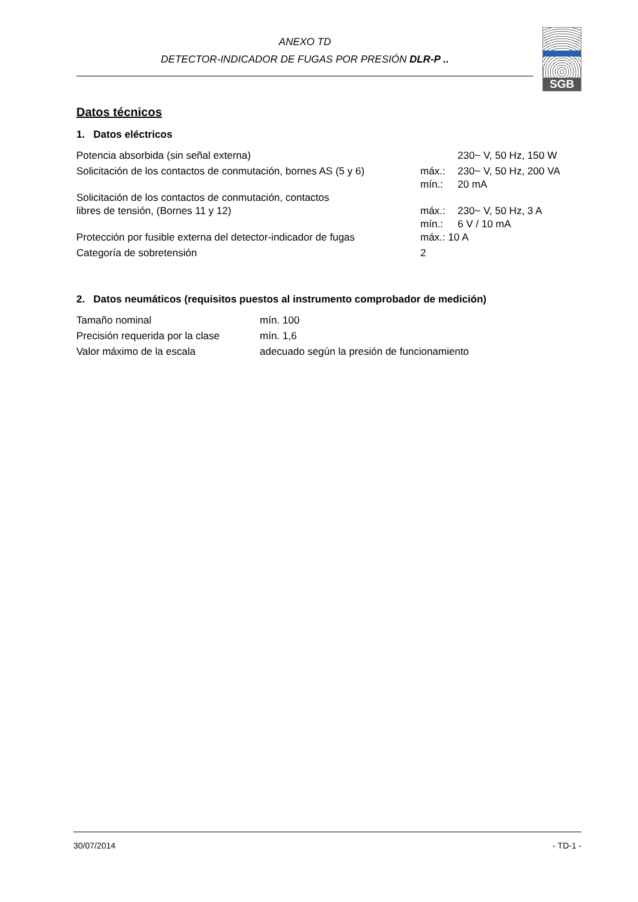ANEXO TD
DETECTOR-INDICADOR DE FUGAS POR PRESIÓN DLR-P ..
SGB
Datos técnicos
1. Datos eléctricos
| Potencia absorbida (sin señal externa) | | 230~ V, 50 Hz, 150 W |
| Solicitación de los contactos de conmutación, bornes AS (5 y 6) | máx.: | 230~ V, 50 Hz, 200 VA |
| | mín.: | 20 mA |
| Solicitación de los contactos de conmutación, contactos | | |
| libres de tensión, (Bornes 11 y 12) | máx.: | 230~ V, 50 Hz, 3 A |
| | mín.: | 6 V / 10 mA |
| Protección por fusible externa del detector-indicador de fugas | máx.: 10 A | |
| Categoría de sobretensión | 2 | |
2. Datos neumáticos (requisitos puestos al instrumento comprobador de medición)
| Tamaño nominal | mín. 100 |
| Precisión requerida por la clase | mín. 1,6 |
| Valor máximo de la escala | adecuado según la presión de funcionamiento |
30/07/2014 - TD-1 -